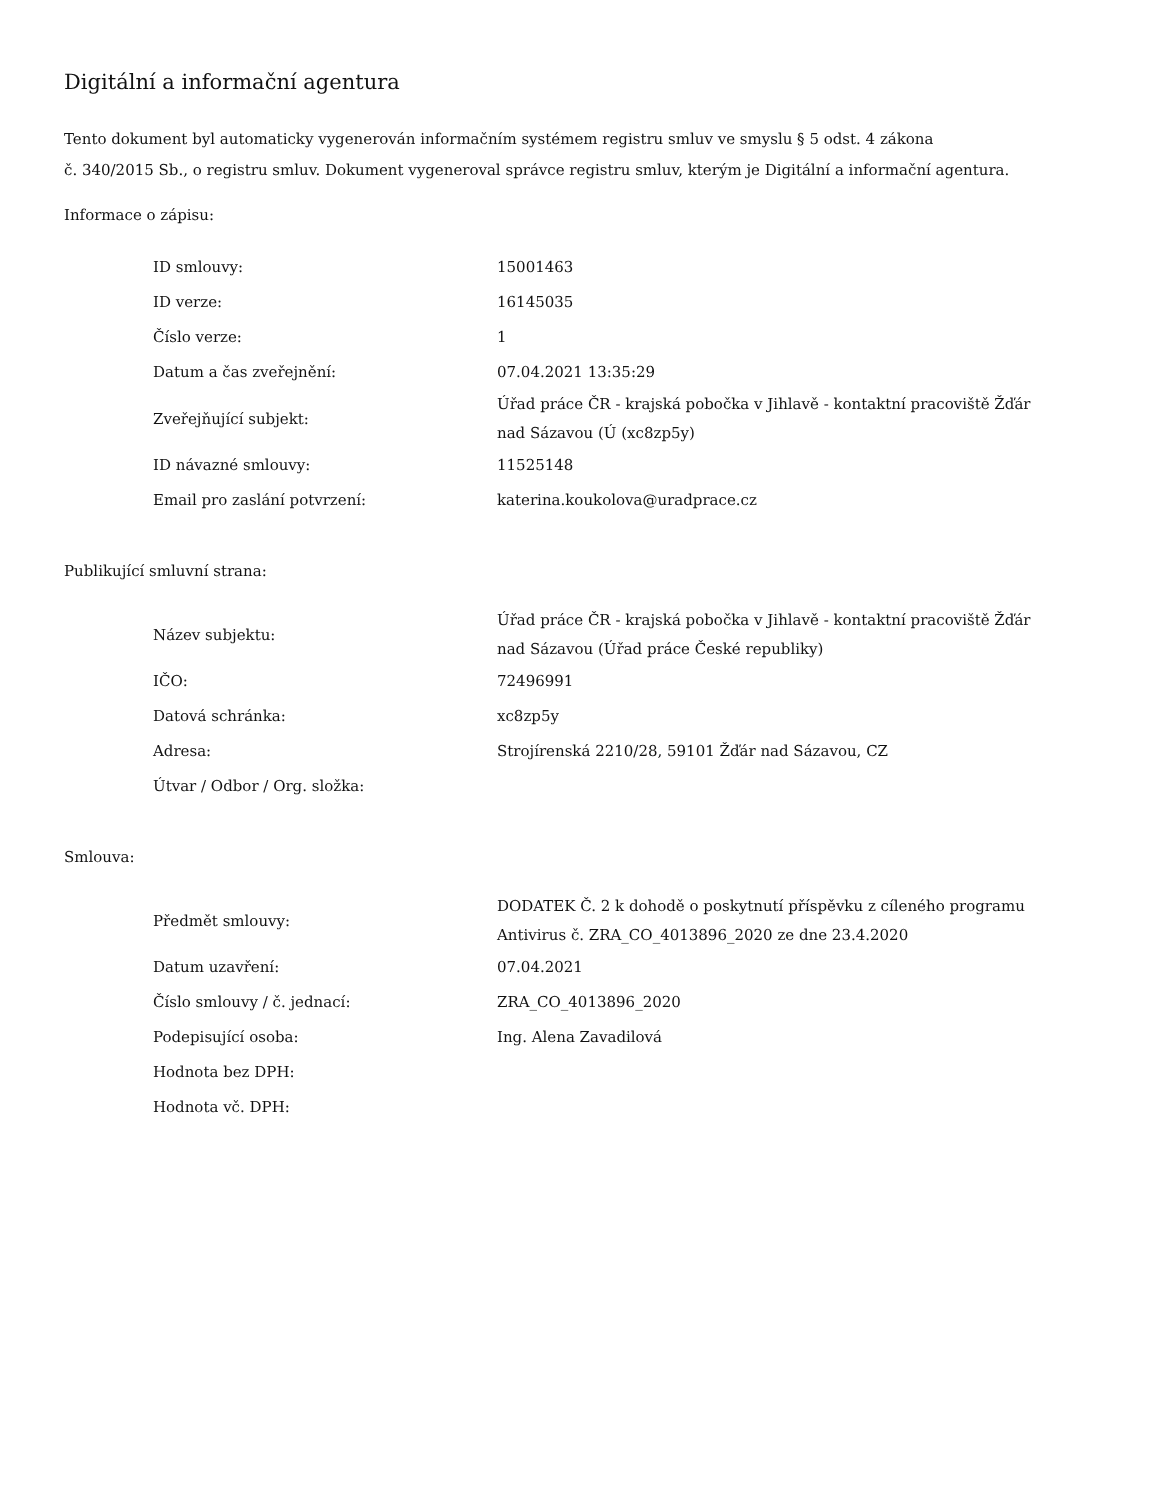Digitální a informační agentura
Tento dokument byl automaticky vygenerován informačním systémem registru smluv ve smyslu § 5 odst. 4 zákona
č. 340/2015 Sb., o registru smluv. Dokument vygeneroval správce registru smluv, kterým je Digitální a informační agentura.
Informace o zápisu:
| ID smlouvy: | 15001463 |
| ID verze: | 16145035 |
| Číslo verze: | 1 |
| Datum a čas zveřejnění: | 07.04.2021 13:35:29 |
| Zveřejňující subjekt: | Úřad práce ČR - krajská pobočka v Jihlavě - kontaktní pracoviště Žďár nad Sázavou (Ú (xc8zp5y) |
| ID návazné smlouvy: | 11525148 |
| Email pro zaslání potvrzení: | katerina.koukolova@uradprace.cz |
Publikující smluvní strana:
| Název subjektu: | Úřad práce ČR - krajská pobočka v Jihlavě - kontaktní pracoviště Žďár nad Sázavou (Úřad práce České republiky) |
| IČO: | 72496991 |
| Datová schránka: | xc8zp5y |
| Adresa: | Strojírenská 2210/28, 59101 Žďár nad Sázavou, CZ |
| Útvar / Odbor / Org. složka: | |
Smlouva:
| Předmět smlouvy: | DODATEK Č. 2 k dohodě o poskytnutí příspěvku z cíleného programu Antivirus č. ZRA_CO_4013896_2020 ze dne 23.4.2020 |
| Datum uzavření: | 07.04.2021 |
| Číslo smlouvy / č. jednací: | ZRA_CO_4013896_2020 |
| Podepisující osoba: | Ing. Alena Zavadilová |
| Hodnota bez DPH: | |
| Hodnota vč. DPH: | |